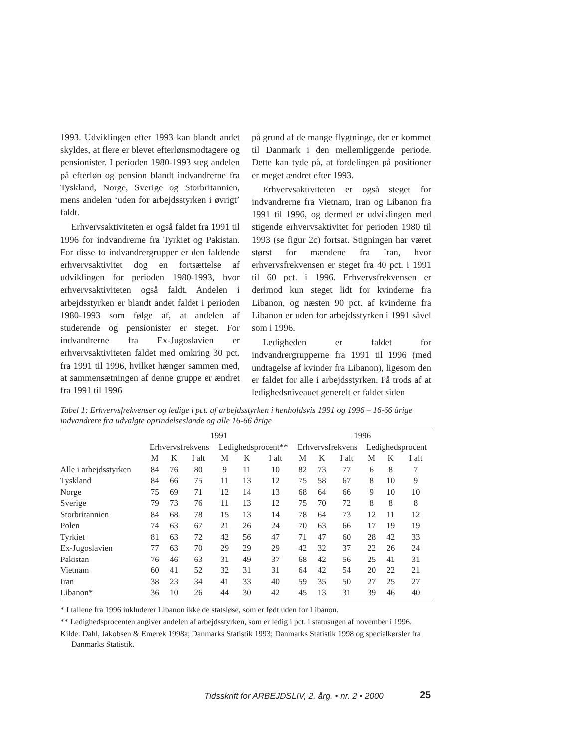1993. Udviklingen efter 1993 kan blandt andet skyldes, at flere er blevet efterlønsmodtagere og pensionister. I perioden 1980-1993 steg andelen på efterløn og pension blandt indvandrerne fra Tyskland, Norge, Sverige og Storbritannien, mens andelen ‘uden for arbejdsstyrken i øvrigt’ faldt.
Erhvervsaktiviteten er også faldet fra 1991 til 1996 for indvandrerne fra Tyrkiet og Pakistan. For disse to indvandrergrupper er den faldende erhvervsaktivitet dog en fortsættelse af udviklingen for perioden 1980-1993, hvor erhvervsaktiviteten også faldt. Andelen i arbejdsstyrken er blandt andet faldet i perioden 1980-1993 som følge af, at andelen af studerende og pensionister er steget. For indvandrerne fra Ex-Jugoslavien er erhvervsaktiviteten faldet med omkring 30 pct. fra 1991 til 1996, hvilket hænger sammen med, at sammensætningen af denne gruppe er ændret fra 1991 til 1996
på grund af de mange flygtninge, der er kommet til Danmark i den mellemliggende periode. Dette kan tyde på, at fordelingen på positioner er meget ændret efter 1993.
Erhvervsaktiviteten er også steget for indvandrerne fra Vietnam, Iran og Libanon fra 1991 til 1996, og dermed er udviklingen med stigende erhvervsaktivitet for perioden 1980 til 1993 (se figur 2c) fortsat. Stigningen har været størst for mændene fra Iran, hvor erhvervsfrekvensen er steget fra 40 pct. i 1991 til 60 pct. i 1996. Erhvervsfrekvensen er derimod kun steget lidt for kvinderne fra Libanon, og næsten 90 pct. af kvinderne fra Libanon er uden for arbejdsstyrken i 1991 såvel som i 1996.
Ledigheden er faldet for indvandrergrupperne fra 1991 til 1996 (med undtagelse af kvinder fra Libanon), ligesom den er faldet for alle i arbejdsstyrken. På trods af at ledighedsniveauet generelt er faldet siden
Tabel 1: Erhvervsfrekvenser og ledige i pct. af arbejdsstyrken i henholdsvis 1991 og 1996 – 16-66 årige indvandrere fra udvalgte oprindelseslande og alle 16-66 årige
| | 1991 | | | | | | 1996 | | | | | |
| --- | --- | --- | --- | --- | --- | --- | --- | --- | --- | --- | --- | --- |
| | Erhvervsfrekvens | | | Ledighedsprocent** | | | Erhvervsfrekvens | | | Ledighedsprocent | | |
| | M | K | I alt | M | K | I alt | M | K | I alt | M | K | I alt |
| Alle i arbejdsstyrken | 84 | 76 | 80 | 9 | 11 | 10 | 82 | 73 | 77 | 6 | 8 | 7 |
| Tyskland | 84 | 66 | 75 | 11 | 13 | 12 | 75 | 58 | 67 | 8 | 10 | 9 |
| Norge | 75 | 69 | 71 | 12 | 14 | 13 | 68 | 64 | 66 | 9 | 10 | 10 |
| Sverige | 79 | 73 | 76 | 11 | 13 | 12 | 75 | 70 | 72 | 8 | 8 | 8 |
| Storbritannien | 84 | 68 | 78 | 15 | 13 | 14 | 78 | 64 | 73 | 12 | 11 | 12 |
| Polen | 74 | 63 | 67 | 21 | 26 | 24 | 70 | 63 | 66 | 17 | 19 | 19 |
| Tyrkiet | 81 | 63 | 72 | 42 | 56 | 47 | 71 | 47 | 60 | 28 | 42 | 33 |
| Ex-Jugoslavien | 77 | 63 | 70 | 29 | 29 | 29 | 42 | 32 | 37 | 22 | 26 | 24 |
| Pakistan | 76 | 46 | 63 | 31 | 49 | 37 | 68 | 42 | 56 | 25 | 41 | 31 |
| Vietnam | 60 | 41 | 52 | 32 | 31 | 31 | 64 | 42 | 54 | 20 | 22 | 21 |
| Iran | 38 | 23 | 34 | 41 | 33 | 40 | 59 | 35 | 50 | 27 | 25 | 27 |
| Libanon* | 36 | 10 | 26 | 44 | 30 | 42 | 45 | 13 | 31 | 39 | 46 | 40 |
* I tallene fra 1996 inkluderer Libanon ikke de statsløse, som er født uden for Libanon.
** Ledighedsprocenten angiver andelen af arbejdsstyrken, som er ledig i pct. i statusugen af november i 1996.
Kilde: Dahl, Jakobsen & Emerek 1998a; Danmarks Statistik 1993; Danmarks Statistik 1998 og specialkørsler fra Danmarks Statistik.
Tidsskrift for ARBEJDSLIV, 2. årg. • nr. 2 • 2000
25